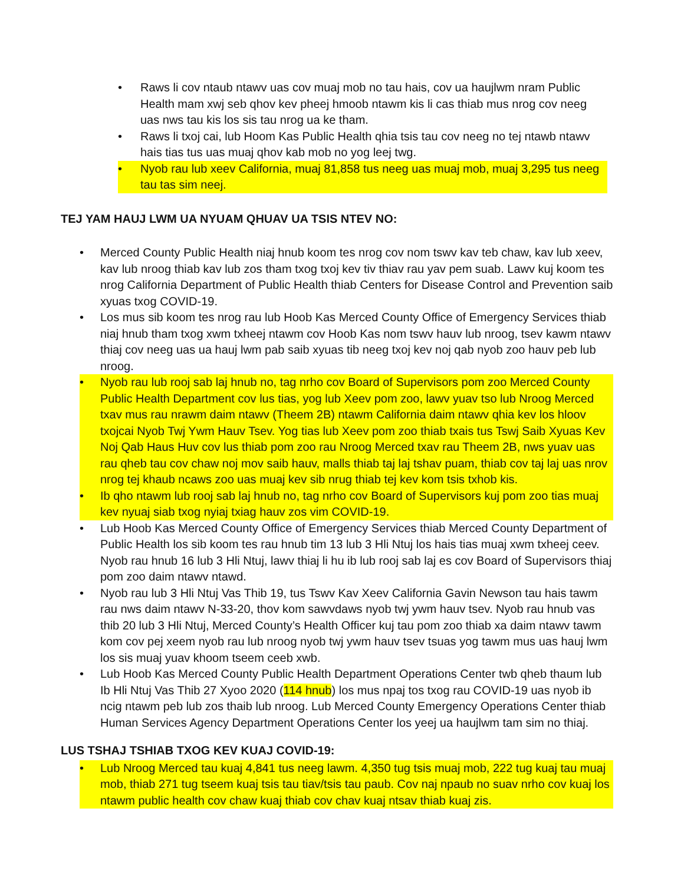• Raws li cov ntaub ntawv uas cov muaj mob no tau hais, cov ua haujlwm nram Public Health mam xwj seb qhov kev pheej hmoob ntawm kis li cas thiab mus nrog cov neeg uas nws tau kis los sis tau nrog ua ke tham.
• Raws li txoj cai, lub Hoom Kas Public Health qhia tsis tau cov neeg no tej ntawb ntawv hais tias tus uas muaj qhov kab mob no yog leej twg.
• Nyob rau lub xeev California, muaj 81,858 tus neeg uas muaj mob, muaj 3,295 tus neeg tau tas sim neej.
TEJ YAM HAUJ LWM UA NYUAM QHUAV UA TSIS NTEV NO:
• Merced County Public Health niaj hnub koom tes nrog cov nom tswv kav teb chaw, kav lub xeev, kav lub nroog thiab kav lub zos tham txog txoj kev tiv thiav rau yav pem suab. Lawv kuj koom tes nrog California Department of Public Health thiab Centers for Disease Control and Prevention saib xyuas txog COVID-19.
• Los mus sib koom tes nrog rau lub Hoob Kas Merced County Office of Emergency Services thiab niaj hnub tham txog xwm txheej ntawm cov Hoob Kas nom tswv hauv lub nroog, tsev kawm ntawv thiaj cov neeg uas ua hauj lwm pab saib xyuas tib neeg txoj kev noj qab nyob zoo hauv peb lub nroog.
• Nyob rau lub rooj sab laj hnub no, tag nrho cov Board of Supervisors pom zoo Merced County Public Health Department cov lus tias, yog lub Xeev pom zoo, lawv yuav tso lub Nroog Merced txav mus rau nrawm daim ntawv (Theem 2B) ntawm California daim ntawv qhia kev los hloov txojcai Nyob Twj Ywm Hauv Tsev. Yog tias lub Xeev pom zoo thiab txais tus Tswj Saib Xyuas Kev Noj Qab Haus Huv cov lus thiab pom zoo rau Nroog Merced txav rau Theem 2B, nws yuav uas rau qheb tau cov chaw noj mov saib hauv, malls thiab taj laj tshav puam, thiab cov taj laj uas nrov nrog tej khaub ncaws zoo uas muaj kev sib nrug thiab tej kev kom tsis txhob kis.
• Ib qho ntawm lub rooj sab laj hnub no, tag nrho cov Board of Supervisors kuj pom zoo tias muaj kev nyuaj siab txog nyiaj txiag hauv zos vim COVID-19.
• Lub Hoob Kas Merced County Office of Emergency Services thiab Merced County Department of Public Health los sib koom tes rau hnub tim 13 lub 3 Hli Ntuj los hais tias muaj xwm txheej ceev. Nyob rau hnub 16 lub 3 Hli Ntuj, lawv thiaj li hu ib lub rooj sab laj es cov Board of Supervisors thiaj pom zoo daim ntawv ntawd.
• Nyob rau lub 3 Hli Ntuj Vas Thib 19, tus Tswv Kav Xeev California Gavin Newson tau hais tawm rau nws daim ntawv N-33-20, thov kom sawvdaws nyob twj ywm hauv tsev. Nyob rau hnub vas thib 20 lub 3 Hli Ntuj, Merced County’s Health Officer kuj tau pom zoo thiab xa daim ntawv tawm kom cov pej xeem nyob rau lub nroog nyob twj ywm hauv tsev tsuas yog tawm mus uas hauj lwm los sis muaj yuav khoom tseem ceeb xwb.
• Lub Hoob Kas Merced County Public Health Department Operations Center twb qheb thaum lub Ib Hli Ntuj Vas Thib 27 Xyoo 2020 (114 hnub) los mus npaj tos txog rau COVID-19 uas nyob ib ncig ntawm peb lub zos thaib lub nroog. Lub Merced County Emergency Operations Center thiab Human Services Agency Department Operations Center los yeej ua haujlwm tam sim no thiaj.
LUS TSHAJ TSHIAB TXOG KEV KUAJ COVID-19:
• Lub Nroog Merced tau kuaj 4,841 tus neeg lawm. 4,350 tug tsis muaj mob, 222 tug kuaj tau muaj mob, thiab 271 tug tseem kuaj tsis tau tiav/tsis tau paub. Cov naj npaub no suav nrho cov kuaj los ntawm public health cov chaw kuaj thiab cov chav kuaj ntsav thiab kuaj zis.